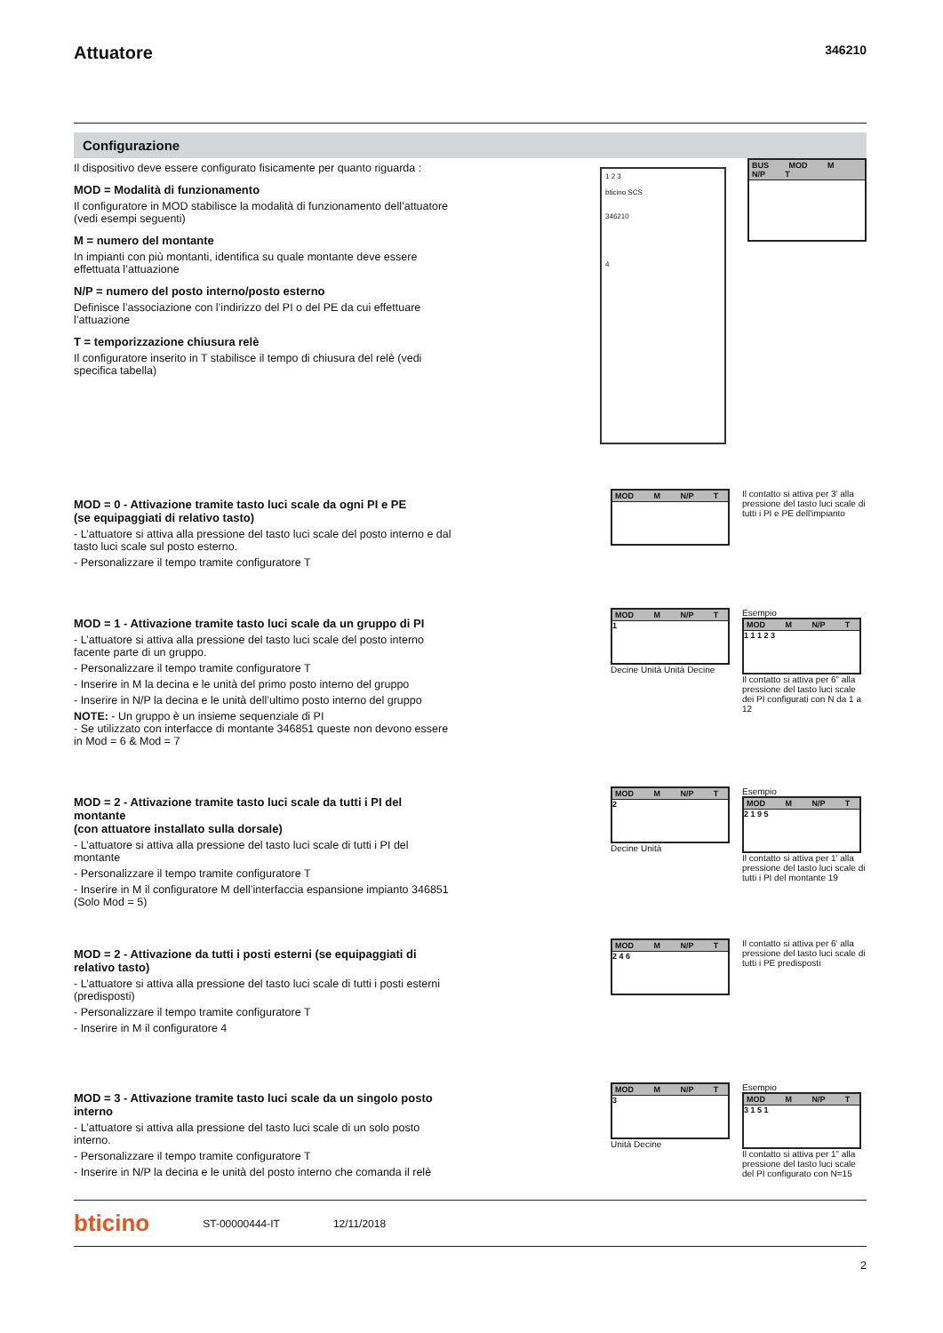Attuatore
346210
Configurazione
Il dispositivo deve essere configurato fisicamente per quanto riguarda :
MOD = Modalità di funzionamento
Il configuratore in MOD stabilisce la modalità di funzionamento dell’attuatore (vedi esempi seguenti)
M = numero del montante
In impianti con più montanti, identifica su quale montante deve essere effettuata l’attuazione
N/P = numero del posto interno/posto esterno
Definisce l’associazione con l’indirizzo del PI o del PE da cui effettuare l’attuazione
T = temporizzazione chiusura relè
Il configuratore inserito in T stabilisce il tempo di chiusura del relè (vedi specifica tabella)
1 2 3
bticino SCS
346210
4
BUS MOD M N/P T
MOD = 0 - Attivazione tramite tasto luci scale da ogni PI e PE
(se equipaggiati di relativo tasto)
- L’attuatore si attiva alla pressione del tasto luci scale del posto interno e dal tasto luci scale sul posto esterno.
- Personalizzare il tempo tramite configuratore T
MOD M N/P T
Il contatto si attiva per 3' alla pressione del tasto luci scale di tutti i PI e PE dell'impianto
MOD = 1 - Attivazione tramite tasto luci scale da un gruppo di PI
- L’attuatore si attiva alla pressione del tasto luci scale del posto interno facente parte di un gruppo.
- Personalizzare il tempo tramite configuratore T
- Inserire in M la decina e le unità del primo posto interno del gruppo
- Inserire in N/P la decina e le unità dell’ultimo posto interno del gruppo
NOTE: - Un gruppo è un insieme sequenziale di PI
- Se utilizzato con interfacce di montante 346851 queste non devono essere in Mod = 6 & Mod = 7
MOD M N/P T
1
Decine Unità Unità Decine
Esempio
MOD M N/P T
1 1 1 2 3
Il contatto si attiva per 6” alla pressione del tasto luci scale dei PI configurati con N da 1 a 12
MOD = 2 - Attivazione tramite tasto luci scale da tutti i PI del montante
(con attuatore installato sulla dorsale)
- L’attuatore si attiva alla pressione del tasto luci scale di tutti i PI del montante
- Personalizzare il tempo tramite configuratore T
- Inserire in M il configuratore M dell’interfaccia espansione impianto 346851 (Solo Mod = 5)
MOD M N/P T
2
Decine Unità
Esempio
MOD M N/P T
2 1 9 5
Il contatto si attiva per 1’ alla pressione del tasto luci scale di tutti i PI del montante 19
MOD = 2 - Attivazione da tutti i posti esterni (se equipaggiati di relativo tasto)
- L’attuatore si attiva alla pressione del tasto luci scale di tutti i posti esterni (predisposti)
- Personalizzare il tempo tramite configuratore T
- Inserire in M il configuratore 4
MOD M N/P T
2 4 6
Il contatto si attiva per 6’ alla pressione del tasto luci scale di tutti i PE predisposti
MOD = 3 - Attivazione tramite tasto luci scale da un singolo posto interno
- L’attuatore si attiva alla pressione del tasto luci scale di un solo posto interno.
- Personalizzare il tempo tramite configuratore T
- Inserire in N/P la decina e le unità del posto interno che comanda il relè
MOD M N/P T
3
Unità Decine
Esempio
MOD M N/P T
3 1 5 1
Il contatto si attiva per 1” alla pressione del tasto luci scale del PI configurato con N=15
bticino ST-00000444-IT 12/11/2018
2